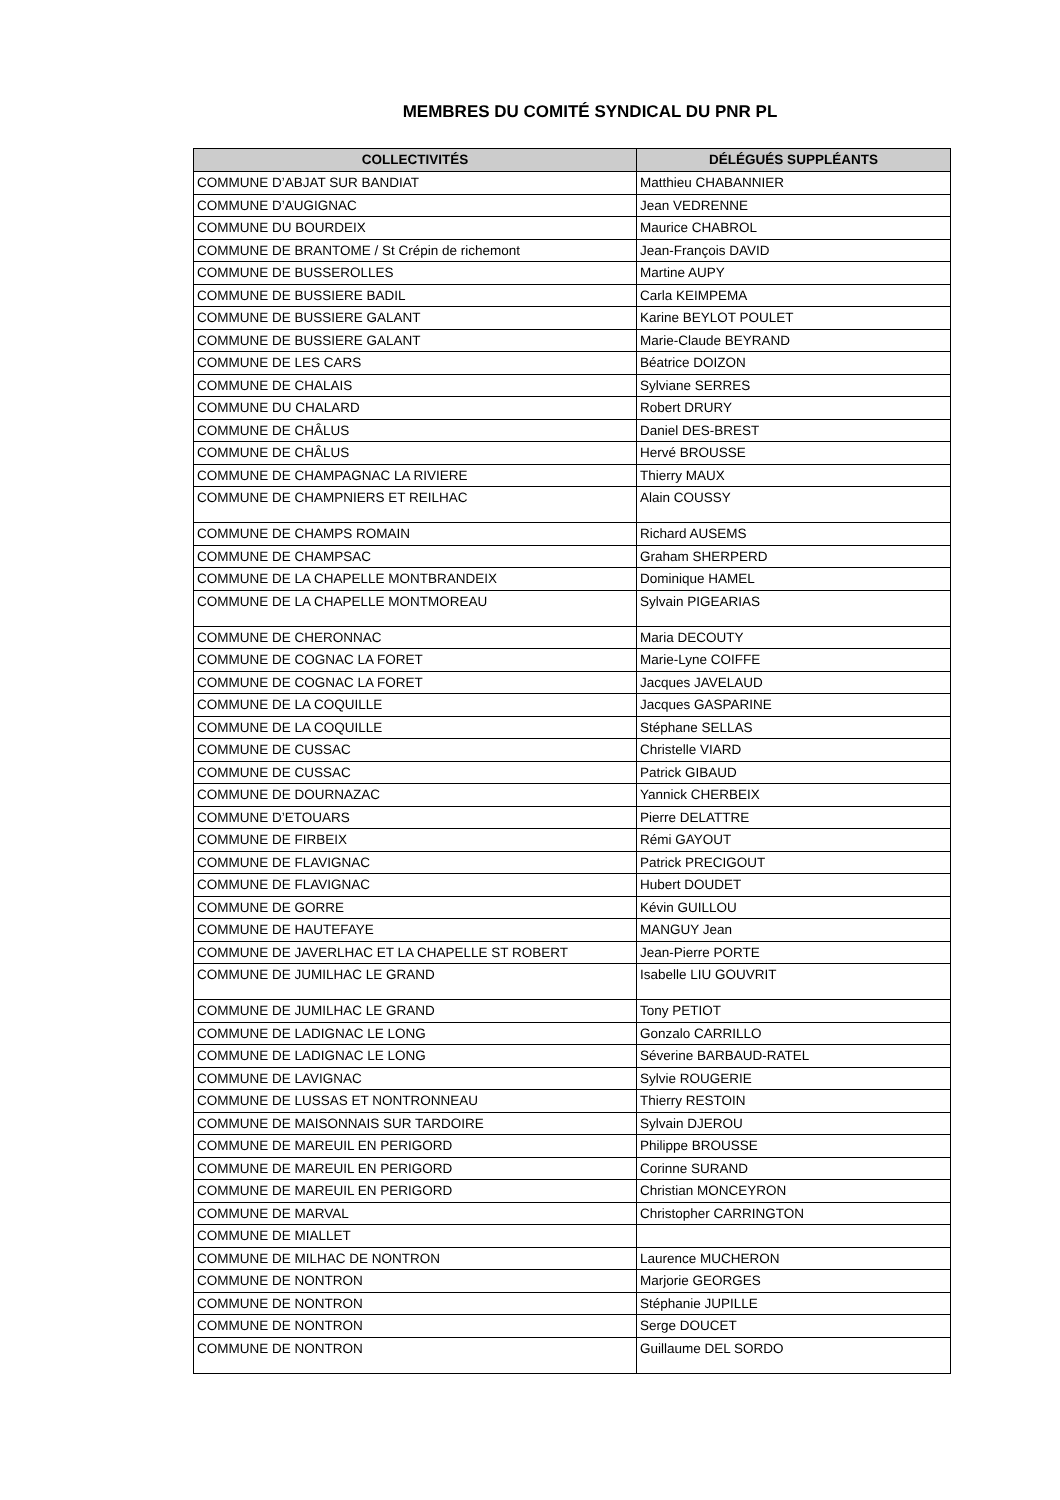MEMBRES DU COMITÉ SYNDICAL DU PNR PL
| COLLECTIVITÉS | DÉLÉGUÉS SUPPLÉANTS |
| --- | --- |
| COMMUNE D’ABJAT SUR BANDIAT | Matthieu CHABANNIER |
| COMMUNE D’AUGIGNAC | Jean VEDRENNE |
| COMMUNE DU BOURDEIX | Maurice CHABROL |
| COMMUNE DE BRANTOME / St Crépin de richemont | Jean-François DAVID |
| COMMUNE DE BUSSEROLLES | Martine AUPY |
| COMMUNE DE BUSSIERE BADIL | Carla KEIMPEMA |
| COMMUNE DE BUSSIERE GALANT | Karine BEYLOT POULET |
| COMMUNE DE BUSSIERE GALANT | Marie-Claude BEYRAND |
| COMMUNE DE LES CARS | Béatrice DOIZON |
| COMMUNE DE CHALAIS | Sylviane SERRES |
| COMMUNE DU CHALARD | Robert DRURY |
| COMMUNE DE CHÂLUS | Daniel DES-BREST |
| COMMUNE DE CHÂLUS | Hervé BROUSSE |
| COMMUNE DE CHAMPAGNAC LA RIVIERE | Thierry MAUX |
| COMMUNE DE CHAMPNIERS ET REILHAC | Alain COUSSY |
| COMMUNE DE CHAMPS ROMAIN | Richard AUSEMS |
| COMMUNE DE CHAMPSAC | Graham SHERPERD |
| COMMUNE DE LA CHAPELLE MONTBRANDEIX | Dominique HAMEL |
| COMMUNE DE LA CHAPELLE MONTMOREAU | Sylvain PIGEARIAS |
| COMMUNE DE CHERONNAC | Maria DECOUTY |
| COMMUNE DE COGNAC LA FORET | Marie-Lyne COIFFE |
| COMMUNE DE COGNAC LA FORET | Jacques JAVELAUD |
| COMMUNE DE LA COQUILLE | Jacques GASPARINE |
| COMMUNE DE LA COQUILLE | Stéphane SELLAS |
| COMMUNE DE CUSSAC | Christelle VIARD |
| COMMUNE DE CUSSAC | Patrick GIBAUD |
| COMMUNE DE DOURNAZAC | Yannick CHERBEIX |
| COMMUNE D’ETOUARS | Pierre DELATTRE |
| COMMUNE DE FIRBEIX | Rémi GAYOUT |
| COMMUNE DE FLAVIGNAC | Patrick PRECIGOUT |
| COMMUNE DE FLAVIGNAC | Hubert DOUDET |
| COMMUNE DE GORRE | Kévin GUILLOU |
| COMMUNE DE HAUTEFAYE | MANGUY Jean |
| COMMUNE DE JAVERLHAC ET LA CHAPELLE ST ROBERT | Jean-Pierre PORTE |
| COMMUNE DE JUMILHAC LE GRAND | Isabelle LIU GOUVRIT |
| COMMUNE DE JUMILHAC LE GRAND | Tony PETIOT |
| COMMUNE DE LADIGNAC LE LONG | Gonzalo CARRILLO |
| COMMUNE DE LADIGNAC LE LONG | Séverine BARBAUD-RATEL |
| COMMUNE DE LAVIGNAC | Sylvie ROUGERIE |
| COMMUNE DE LUSSAS ET NONTRONNEAU | Thierry RESTOIN |
| COMMUNE DE MAISONNAIS SUR TARDOIRE | Sylvain DJEROU |
| COMMUNE DE MAREUIL EN PERIGORD | Philippe BROUSSE |
| COMMUNE DE MAREUIL EN PERIGORD | Corinne SURAND |
| COMMUNE DE MAREUIL EN PERIGORD | Christian MONCEYRON |
| COMMUNE DE MARVAL | Christopher CARRINGTON |
| COMMUNE DE MIALLET | |
| COMMUNE DE MILHAC DE NONTRON | Laurence MUCHERON |
| COMMUNE DE NONTRON | Marjorie GEORGES |
| COMMUNE DE NONTRON | Stéphanie JUPILLE |
| COMMUNE DE NONTRON | Serge DOUCET |
| COMMUNE DE NONTRON | Guillaume DEL SORDO |